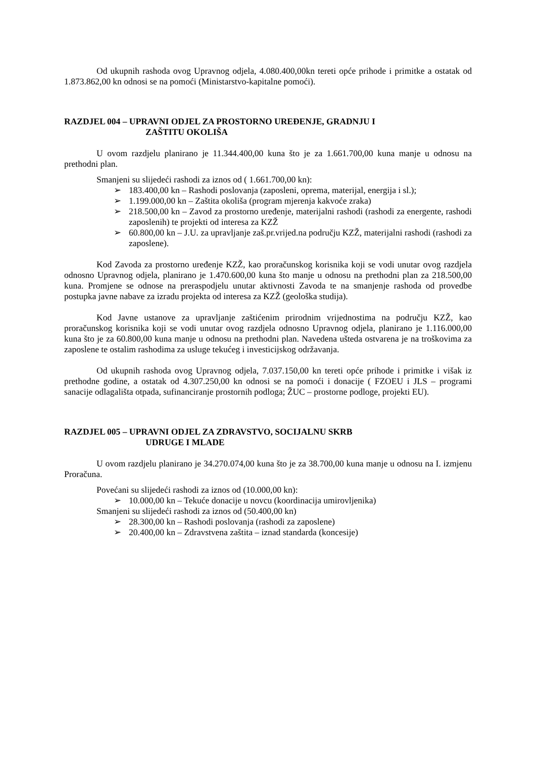Od ukupnih rashoda ovog Upravnog odjela, 4.080.400,00kn tereti opće prihode i primitke a ostatak od 1.873.862,00 kn odnosi se na pomoći (Ministarstvo-kapitalne pomoći).
RAZDJEL 004 – UPRAVNI ODJEL ZA PROSTORNO UREĐENJE, GRADNJU I
ZAŠTITU OKOLIŠA
U ovom razdjelu planirano je 11.344.400,00 kuna što je za 1.661.700,00 kuna manje u odnosu na prethodni plan.
Smanjeni su slijedeći rashodi za iznos od ( 1.661.700,00 kn):
➢ 183.400,00 kn – Rashodi poslovanja (zaposleni, oprema, materijal, energija i sl.);
➢ 1.199.000,00 kn – Zaštita okoliša (program mjerenja kakvoće zraka)
➢ 218.500,00 kn – Zavod za prostorno uređenje, materijalni rashodi (rashodi za energente, rashodi zaposlenih) te projekti od interesa za KZŽ
➢ 60.800,00 kn – J.U. za upravljanje zaš.pr.vrijed.na području KZŽ, materijalni rashodi (rashodi za zaposlene).
Kod Zavoda za prostorno uređenje KZŽ, kao proračunskog korisnika koji se vodi unutar ovog razdjela odnosno Upravnog odjela, planirano je 1.470.600,00 kuna što manje u odnosu na prethodni plan za 218.500,00 kuna. Promjene se odnose na preraspodjelu unutar aktivnosti Zavoda te na smanjenje rashoda od provedbe postupka javne nabave za izradu projekta od interesa za KZŽ (geološka studija).
Kod Javne ustanove za upravljanje zaštićenim prirodnim vrijednostima na području KZŽ, kao proračunskog korisnika koji se vodi unutar ovog razdjela odnosno Upravnog odjela, planirano je 1.116.000,00 kuna što je za 60.800,00 kuna manje u odnosu na prethodni plan. Navedena ušteda ostvarena je na troškovima za zaposlene te ostalim rashodima za usluge tekućeg i investicijskog održavanja.
Od ukupnih rashoda ovog Upravnog odjela, 7.037.150,00 kn tereti opće prihode i primitke i višak iz prethodne godine, a ostatak od 4.307.250,00 kn odnosi se na pomoći i donacije ( FZOEU i JLS – programi sanacije odlagališta otpada, sufinanciranje prostornih podloga; ŽUC – prostorne podloge, projekti EU).
RAZDJEL 005 – UPRAVNI ODJEL ZA ZDRAVSTVO, SOCIJALNU SKRB
UDRUGE I MLADE
U ovom razdjelu planirano je 34.270.074,00 kuna što je za 38.700,00 kuna manje u odnosu na I. izmjenu Proračuna.
Povećani su slijedeći rashodi za iznos od (10.000,00 kn):
➢ 10.000,00 kn – Tekuće donacije u novcu (koordinacija umirovljenika)
Smanjeni su slijedeći rashodi za iznos od (50.400,00 kn)
➢ 28.300,00 kn – Rashodi poslovanja (rashodi za zaposlene)
➢ 20.400,00 kn – Zdravstvena zaštita – iznad standarda (koncesije)